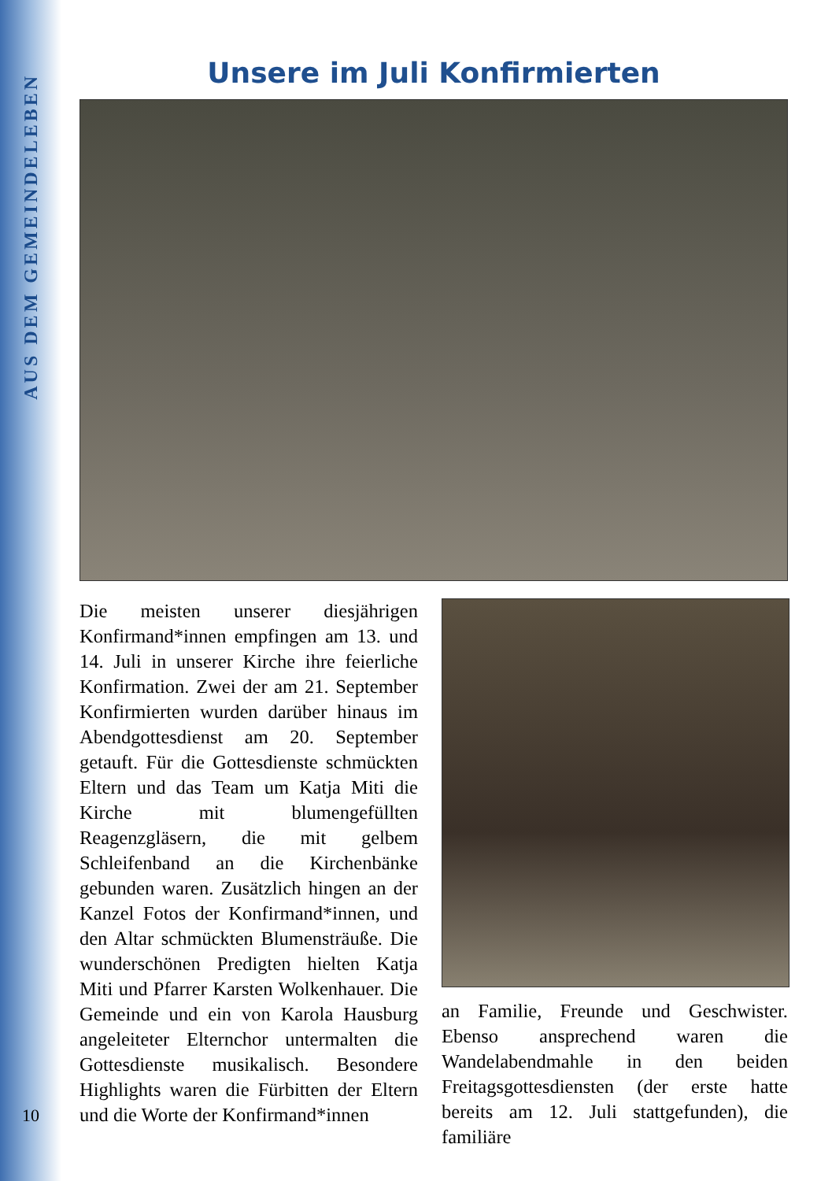AUS DEM GEMEINDELEBEN
Unsere im Juli Konfirmierten
Die meisten unserer diesjährigen Konfirmand*innen empfingen am 13. und 14. Juli in unserer Kirche ihre feierliche Konfirmation. Zwei der am 21. September Konfirmierten wurden darüber hinaus im Abendgottesdienst am 20. September getauft. Für die Gottesdienste schmückten Eltern und das Team um Katja Miti die Kirche mit blumengefüllten Reagenzgläsern, die mit gelbem Schleifenband an die Kirchenbänke gebunden waren. Zusätzlich hingen an der Kanzel Fotos der Konfirmand*innen, und den Altar schmückten Blumensträuße. Die wunderschönen Predigten hielten Katja Miti und Pfarrer Karsten Wolkenhauer. Die Gemeinde und ein von Karola Hausburg angeleiteter Elternchor untermalten die Gottesdienste musikalisch. Besondere Highlights waren die Fürbitten der Eltern und die Worte der Konfirmand*innen
an Familie, Freunde und Geschwister. Ebenso ansprechend waren die Wandelabendmahle in den beiden Freitagsgottesdiensten (der erste hatte bereits am 12. Juli stattgefunden), die familiäre
10